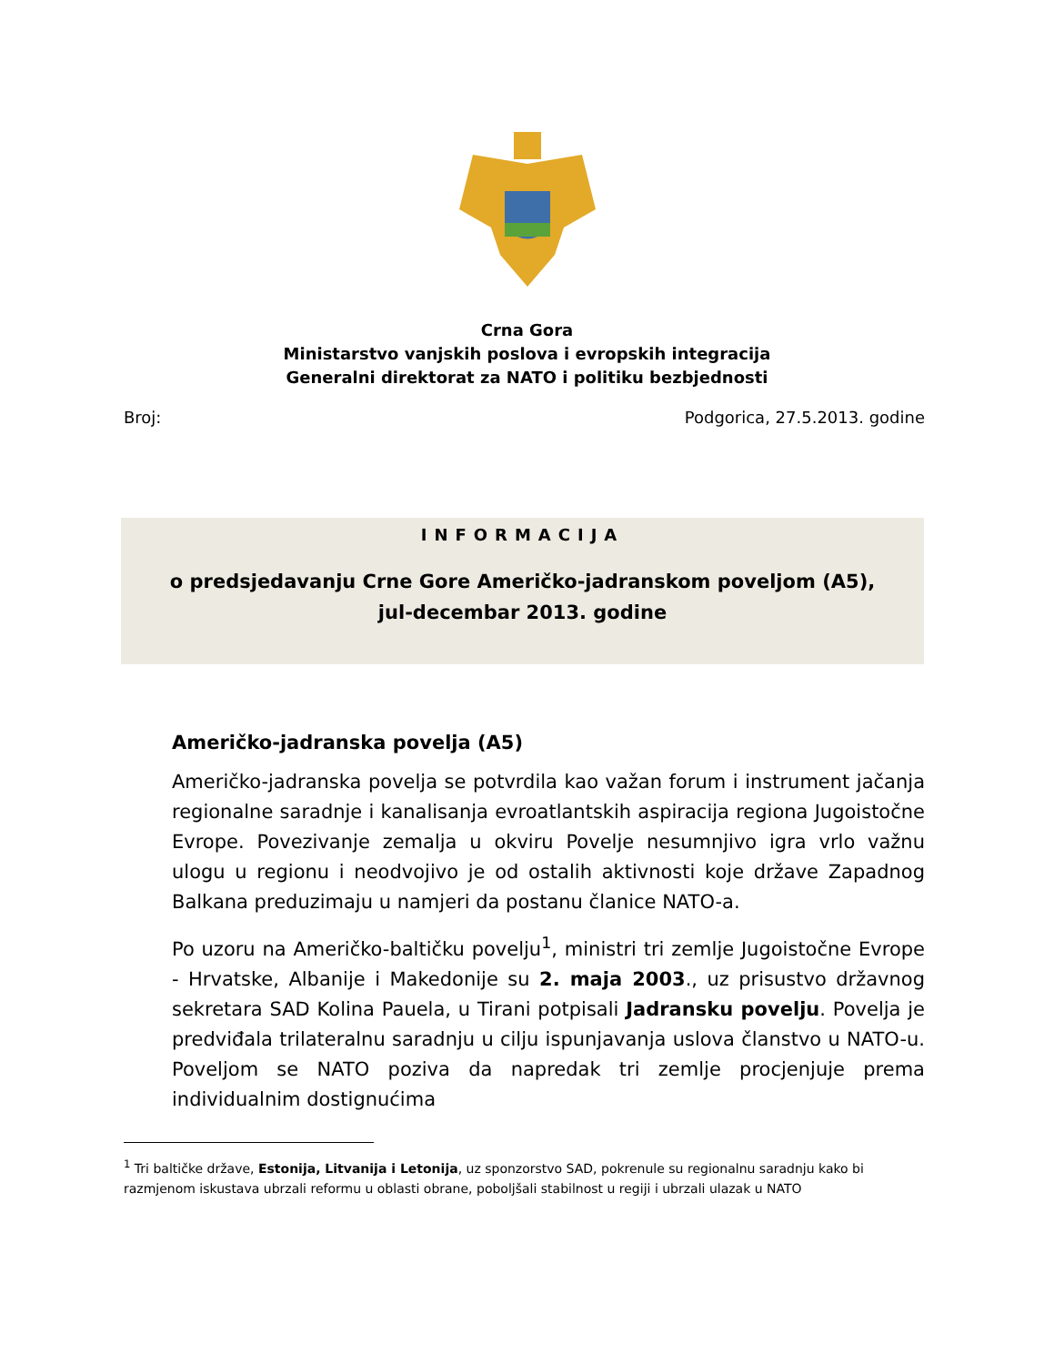Crna Gora
Ministarstvo vanjskih poslova i evropskih integracija
Generalni direktorat za NATO i politiku bezbjednosti
Broj: Podgorica, 27.5.2013. godine
INFORMACIJA
o predsjedavanju Crne Gore Američko-jadranskom poveljom (A5),
jul-decembar 2013. godine
Američko-jadranska povelja (A5)
Američko-jadranska povelja se potvrdila kao važan forum i instrument jačanja regionalne saradnje i kanalisanja evroatlantskih aspiracija regiona Jugoistočne Evrope. Povezivanje zemalja u okviru Povelje nesumnjivo igra vrlo važnu ulogu u regionu i neodvojivo je od ostalih aktivnosti koje države Zapadnog Balkana preduzimaju u namjeri da postanu članice NATO-a.
Po uzoru na Američko-baltičku povelju<sup>1</sup>, ministri tri zemlje Jugoistočne Evrope - Hrvatske, Albanije i Makedonije su 2. maja 2003., uz prisustvo državnog sekretara SAD Kolina Pauela, u Tirani potpisali Jadransku povelju. Povelja je predviđala trilateralnu saradnju u cilju ispunjavanja uslova članstvo u NATO-u. Poveljom se NATO poziva da napredak tri zemlje procjenjuje prema individualnim dostignućima
<sup>1</sup> Tri baltičke države, Estonija, Litvanija i Letonija, uz sponzorstvo SAD, pokrenule su regionalnu saradnju kako bi razmjenom iskustava ubrzali reformu u oblasti obrane, poboljšali stabilnost u regiji i ubrzali ulazak u NATO